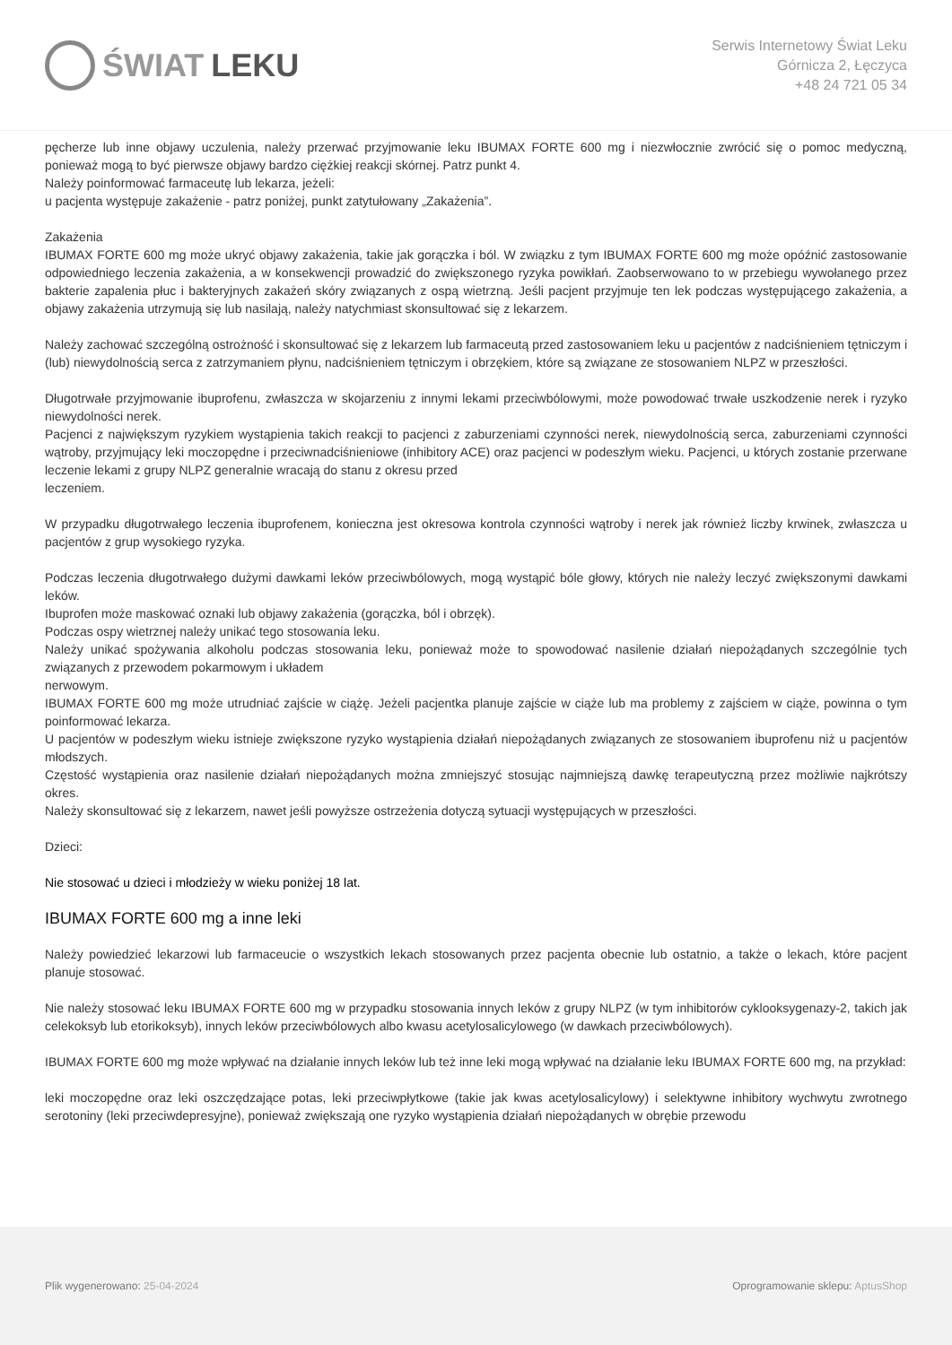ŚWIAT LEKU
Serwis Internetowy Świat Leku
Górnicza 2, Łęczyca
+48 24 721 05 34
pęcherze lub inne objawy uczulenia, należy przerwać przyjmowanie leku IBUMAX FORTE 600 mg i niezwłocznie zwrócić się o pomoc medyczną, ponieważ mogą to być pierwsze objawy bardzo ciężkiej reakcji skórnej. Patrz punkt 4.
Należy poinformować farmaceutę lub lekarza, jeżeli:
u pacjenta występuje zakażenie - patrz poniżej, punkt zatytułowany „Zakażenia”.
Zakażenia
IBUMAX FORTE 600 mg może ukryć objawy zakażenia, takie jak gorączka i ból. W związku z tym IBUMAX FORTE 600 mg może opóźnić zastosowanie odpowiedniego leczenia zakażenia, a w konsekwencji prowadzić do zwiększonego ryzyka powikłań. Zaobserwowano to w przebiegu wywołanego przez bakterie zapalenia płuc i bakteryjnych zakażeń skóry związanych z ospą wietrzną. Jeśli pacjent przyjmuje ten lek podczas występującego zakażenia, a objawy zakażenia utrzymują się lub nasilają, należy natychmiast skonsultować się z lekarzem.
Należy zachować szczególną ostrożność i skonsultować się z lekarzem lub farmaceutą przed zastosowaniem leku u pacjentów z nadciśnieniem tętniczym i (lub) niewydolnością serca z zatrzymaniem płynu, nadciśnieniem tętniczym i obrzękiem, które są związane ze stosowaniem NLPZ w przeszłości.
Długotrwałe przyjmowanie ibuprofenu, zwłaszcza w skojarzeniu z innymi lekami przeciwbólowymi, może powodować trwałe uszkodzenie nerek i ryzyko niewydolności nerek.
Pacjenci z największym ryzykiem wystąpienia takich reakcji to pacjenci z zaburzeniami czynności nerek, niewydolnością serca, zaburzeniami czynności wątroby, przyjmujący leki moczopędne i przeciwnadciśnieniowe (inhibitory ACE) oraz pacjenci w podeszłym wieku. Pacjenci, u których zostanie przerwane leczenie lekami z grupy NLPZ generalnie wracają do stanu z okresu przed
leczeniem.
W przypadku długotrwałego leczenia ibuprofenem, konieczna jest okresowa kontrola czynności wątroby i nerek jak również liczby krwinek, zwłaszcza u pacjentów z grup wysokiego ryzyka.
Podczas leczenia długotrwałego dużymi dawkami leków przeciwbólowych, mogą wystąpić bóle głowy, których nie należy leczyć zwiększonymi dawkami leków.
Ibuprofen może maskować oznaki lub objawy zakażenia (gorączka, ból i obrzęk).
Podczas ospy wietrznej należy unikać tego stosowania leku.
Należy unikać spożywania alkoholu podczas stosowania leku, ponieważ może to spowodować nasilenie działań niepożądanych szczególnie tych związanych z przewodem pokarmowym i układem
nerwowym.
IBUMAX FORTE 600 mg może utrudniać zajście w ciążę. Jeżeli pacjentka planuje zajście w ciąże lub ma problemy z zajściem w ciąże, powinna o tym poinformować lekarza.
U pacjentów w podeszłym wieku istnieje zwiększone ryzyko wystąpienia działań niepożądanych związanych ze stosowaniem ibuprofenu niż u pacjentów młodszych.
Częstość wystąpienia oraz nasilenie działań niepożądanych można zmniejszyć stosując najmniejszą dawkę terapeutyczną przez możliwie najkrótszy okres.
Należy skonsultować się z lekarzem, nawet jeśli powyższe ostrzeżenia dotyczą sytuacji występujących w przeszłości.
Dzieci:
Nie stosować u dzieci i młodzieży w wieku poniżej 18 lat.
IBUMAX FORTE 600 mg a inne leki
Należy powiedzieć lekarzowi lub farmaceucie o wszystkich lekach stosowanych przez pacjenta obecnie lub ostatnio, a także o lekach, które pacjent planuje stosować.
Nie należy stosować leku IBUMAX FORTE 600 mg w przypadku stosowania innych leków z grupy NLPZ (w tym inhibitorów cyklooksygenazy-2, takich jak celekoksyb lub etorikoksyb), innych leków przeciwbólowych albo kwasu acetylosalicylowego (w dawkach przeciwbólowych).
IBUMAX FORTE 600 mg może wpływać na działanie innych leków lub też inne leki mogą wpływać na działanie leku IBUMAX FORTE 600 mg, na przykład:
leki moczopędne oraz leki oszczędzające potas, leki przeciwpłytkowe (takie jak kwas acetylosalicylowy) i selektywne inhibitory wychwytu zwrotnego serotoniny (leki przeciwdepresyjne), ponieważ zwiększają one ryzyko wystąpienia działań niepożądanych w obrębie przewodu
Plik wygenerowano: 25-04-2024
Oprogramowanie sklepu: AptusShop